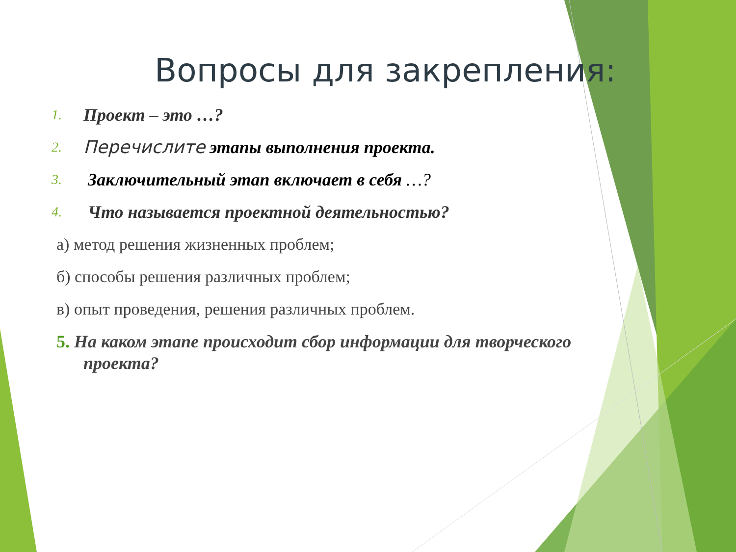Вопросы для закрепления:
1. Проект – это …?
2. Перечислите этапы выполнения проекта.
3. Заключительный этап включает в себя …?
4. Что называется проектной деятельностью?
а) метод решения жизненных проблем;
б) способы решения различных проблем;
в) опыт проведения, решения различных проблем.
5. На каком этапе происходит сбор информации для творческого проекта?